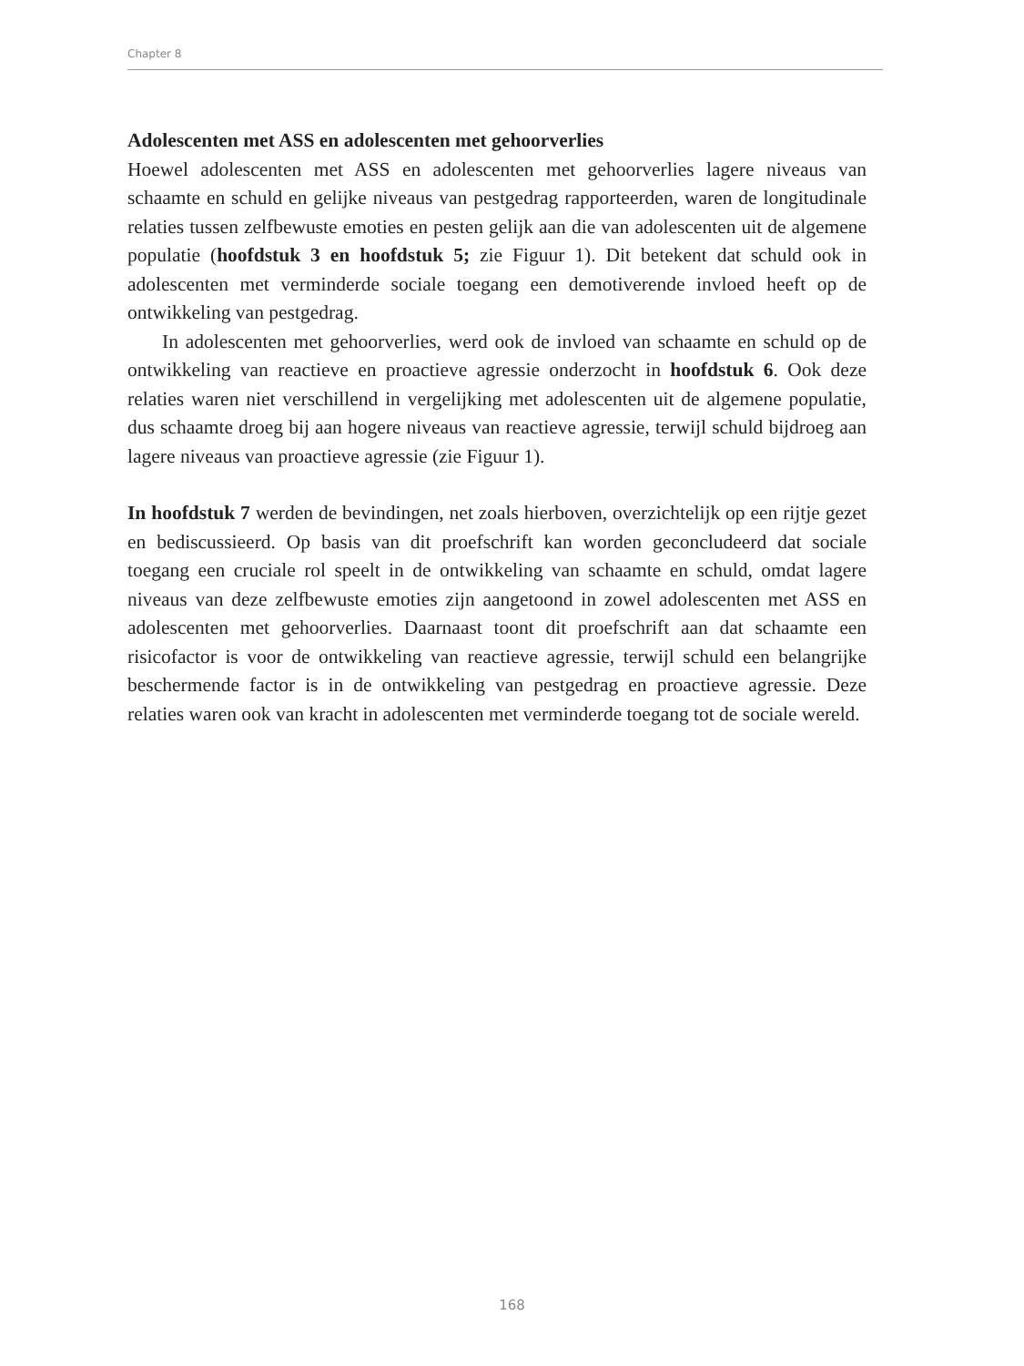Chapter 8
Adolescenten met ASS en adolescenten met gehoorverlies
Hoewel adolescenten met ASS en adolescenten met gehoorverlies lagere niveaus van schaamte en schuld en gelijke niveaus van pestgedrag rapporteerden, waren de longitudinale relaties tussen zelfbewuste emoties en pesten gelijk aan die van adolescenten uit de algemene populatie (hoofdstuk 3 en hoofdstuk 5; zie Figuur 1). Dit betekent dat schuld ook in adolescenten met verminderde sociale toegang een demotiverende invloed heeft op de ontwikkeling van pestgedrag.
In adolescenten met gehoorverlies, werd ook de invloed van schaamte en schuld op de ontwikkeling van reactieve en proactieve agressie onderzocht in hoofdstuk 6. Ook deze relaties waren niet verschillend in vergelijking met adolescenten uit de algemene populatie, dus schaamte droeg bij aan hogere niveaus van reactieve agressie, terwijl schuld bijdroeg aan lagere niveaus van proactieve agressie (zie Figuur 1).
In hoofdstuk 7 werden de bevindingen, net zoals hierboven, overzichtelijk op een rijtje gezet en bediscussieerd. Op basis van dit proefschrift kan worden geconcludeerd dat sociale toegang een cruciale rol speelt in de ontwikkeling van schaamte en schuld, omdat lagere niveaus van deze zelfbewuste emoties zijn aangetoond in zowel adolescenten met ASS en adolescenten met gehoorverlies. Daarnaast toont dit proefschrift aan dat schaamte een risicofactor is voor de ontwikkeling van reactieve agressie, terwijl schuld een belangrijke beschermende factor is in de ontwikkeling van pestgedrag en proactieve agressie. Deze relaties waren ook van kracht in adolescenten met verminderde toegang tot de sociale wereld.
168